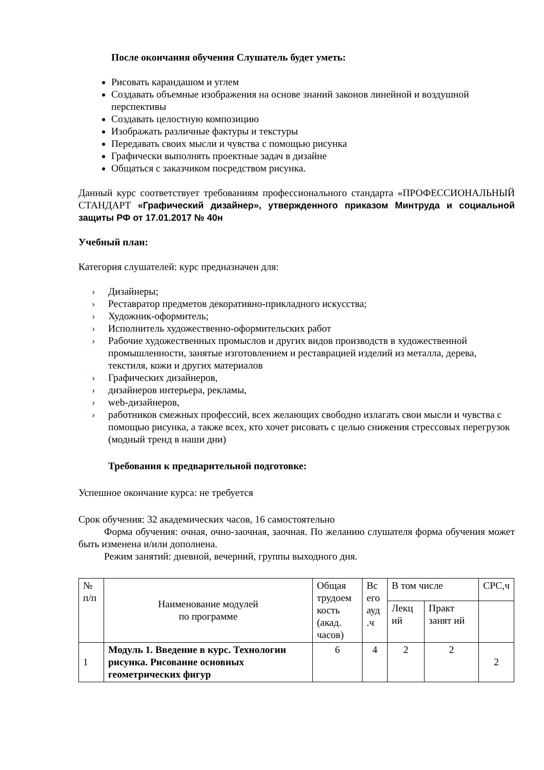После окончания обучения Слушатель будет уметь:
Рисовать карандашом и углем
Создавать объемные изображения на основе знаний законов линейной и воздушной перспективы
Создавать целостную композицию
Изображать различные фактуры и текстуры
Передавать своих мысли и чувства с помощью рисунка
Графически выполнять проектные задач в дизайне
Общаться с заказчиком посредством рисунка.
Данный курс соответствует требованиям профессионального стандарта «ПРОФЕССИОНАЛЬНЫЙ СТАНДАРТ «Графический дизайнер», утвержденного приказом Минтруда и социальной защиты РФ от 17.01.2017 № 40н
Учебный план:
Категория слушателей: курс предназначен для:
› Дизайнеры;
› Реставратор предметов декоративно-прикладного искусства;
› Художник-оформитель;
› Исполнитель художественно-оформительских работ
› Рабочие художественных промыслов и других видов производств в художественной промышленности, занятые изготовлением и реставрацией изделий из металла, дерева, текстиля, кожи и других материалов
› Графических дизайнеров,
› дизайнеров интерьера, рекламы,
› web-дизайнеров,
› работников смежных профессий, всех желающих свободно излагать свои мысли и чувства с помощью рисунка, а также всех, кто хочет рисовать с целью снижения стрессовых перегрузок (модный тренд в наши дни)
Требования к предварительной подготовке:
Успешное окончание курса: не требуется
Срок обучения: 32 академических часов, 16 самостоятельно
Форма обучения: очная, очно-заочная, заочная. По желанию слушателя форма обучения может быть изменена и/или дополнена.
Режим занятий: дневной, вечерний, группы выходного дня.
| № п/п | Наименование модулей по программе | Общая трудоем кость (акад. часов) | Вс его ауд .ч | В том числе | | СРС,ч |
| | | | | Лекц ий | Практ занят ий | |
| 1 | Модуль 1. Введение в курс. Технологии рисунка. Рисование основных геометрических фигур | 6 | 4 | 2 | 2 | 2 |